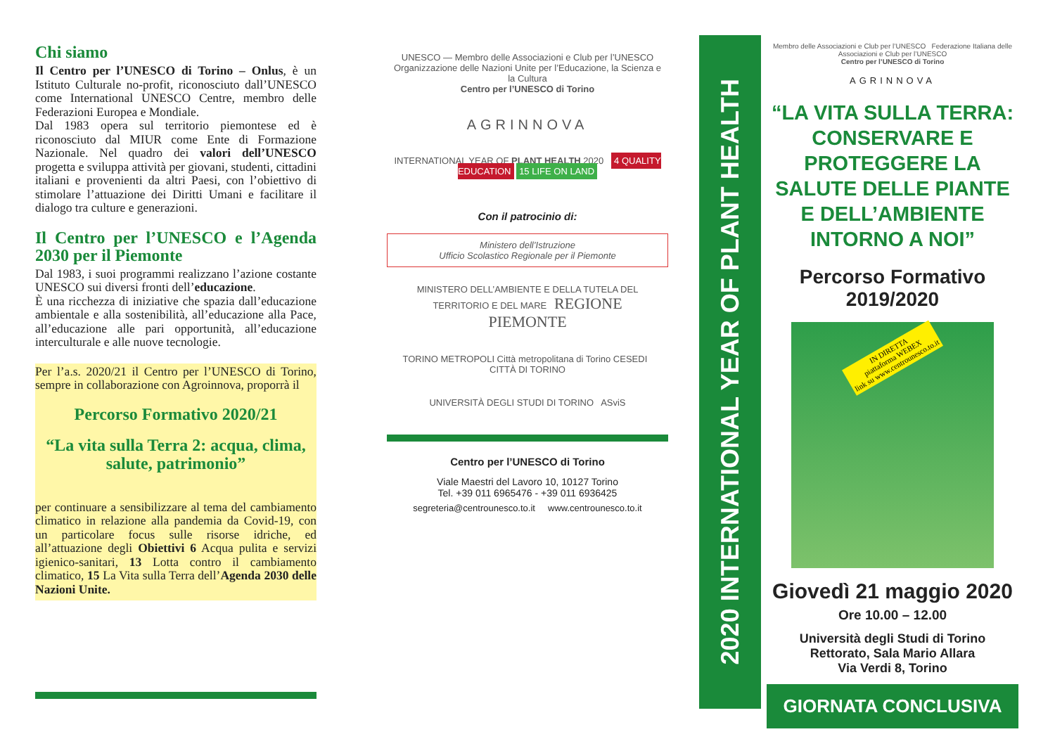Chi siamo
Il Centro per l’UNESCO di Torino – Onlus, è un Istituto Culturale no-profit, riconosciuto dall’UNESCO come International UNESCO Centre, membro delle Federazioni Europea e Mondiale.
Dal 1983 opera sul territorio piemontese ed è riconosciuto dal MIUR come Ente di Formazione Nazionale. Nel quadro dei valori dell’UNESCO progetta e sviluppa attività per giovani, studenti, cittadini italiani e provenienti da altri Paesi, con l’obiettivo di stimolare l’attuazione dei Diritti Umani e facilitare il dialogo tra culture e generazioni.
Il Centro per l’UNESCO e l’Agenda 2030 per il Piemonte
Dal 1983, i suoi programmi realizzano l’azione costante UNESCO sui diversi fronti dell’educazione.
È una ricchezza di iniziative che spazia dall’educazione ambientale e alla sostenibilità, all’educazione alla Pace, all’educazione alle pari opportunità, all’educazione interculturale e alle nuove tecnologie.
Per l’a.s. 2020/21 il Centro per l’UNESCO di Torino, sempre in collaborazione con Agroinnova, proporrà il
Percorso Formativo 2020/21
“La vita sulla Terra 2: acqua, clima, salute, patrimonio”
per continuare a sensibilizzare al tema del cambiamento climatico in relazione alla pandemia da Covid-19, con un particolare focus sulle risorse idriche, ed all’attuazione degli Obiettivi 6 Acqua pulita e servizi igienico-sanitari, 13 Lotta contro il cambiamento climatico, 15 La Vita sulla Terra dell’Agenda 2030 delle Nazioni Unite.
UNESCO — Membro delle Associazioni e Club per l’UNESCO
Organizzazione delle Nazioni Unite per l’Educazione, la Scienza e la Cultura
Centro per l’UNESCO di Torino
AGRINNOVA
INTERNATIONAL YEAR OF PLANT HEALTH 2020 4 QUALITY EDUCATION 15 LIFE ON LAND
Con il patrocinio di:
Ministero dell’Istruzione
Ufficio Scolastico Regionale per il Piemonte
MINISTERO DELL’AMBIENTE E DELLA TUTELA DEL TERRITORIO E DEL MARE REGIONE PIEMONTE
TORINO METROPOLI Città metropolitana di Torino CESEDI CITTÀ DI TORINO
UNIVERSITÀ DEGLI STUDI DI TORINO ASviS
Centro per l’UNESCO di Torino
Viale Maestri del Lavoro 10, 10127 Torino
Tel. +39 011 6965476 - +39 011 6936425
segreteria@centrounesco.to.it www.centrounesco.to.it
2020 INTERNATIONAL YEAR OF PLANT HEALTH
Membro delle Associazioni e Club per l’UNESCO Federazione Italiana delle Associazioni e Club per l’UNESCO
Centro per l’UNESCO di Torino
AGRINNOVA
“LA VITA SULLA TERRA: CONSERVARE E PROTEGGERE LA SALUTE DELLE PIANTE E DELL’AMBIENTE INTORNO A NOI”
Percorso Formativo 2019/2020
IN DIRETTA
piattaforma WEBEX
link su www.centrounesco.to.it
Giovedì 21 maggio 2020
Ore 10.00 – 12.00
Università degli Studi di Torino
Rettorato, Sala Mario Allara
Via Verdi 8, Torino
GIORNATA CONCLUSIVA